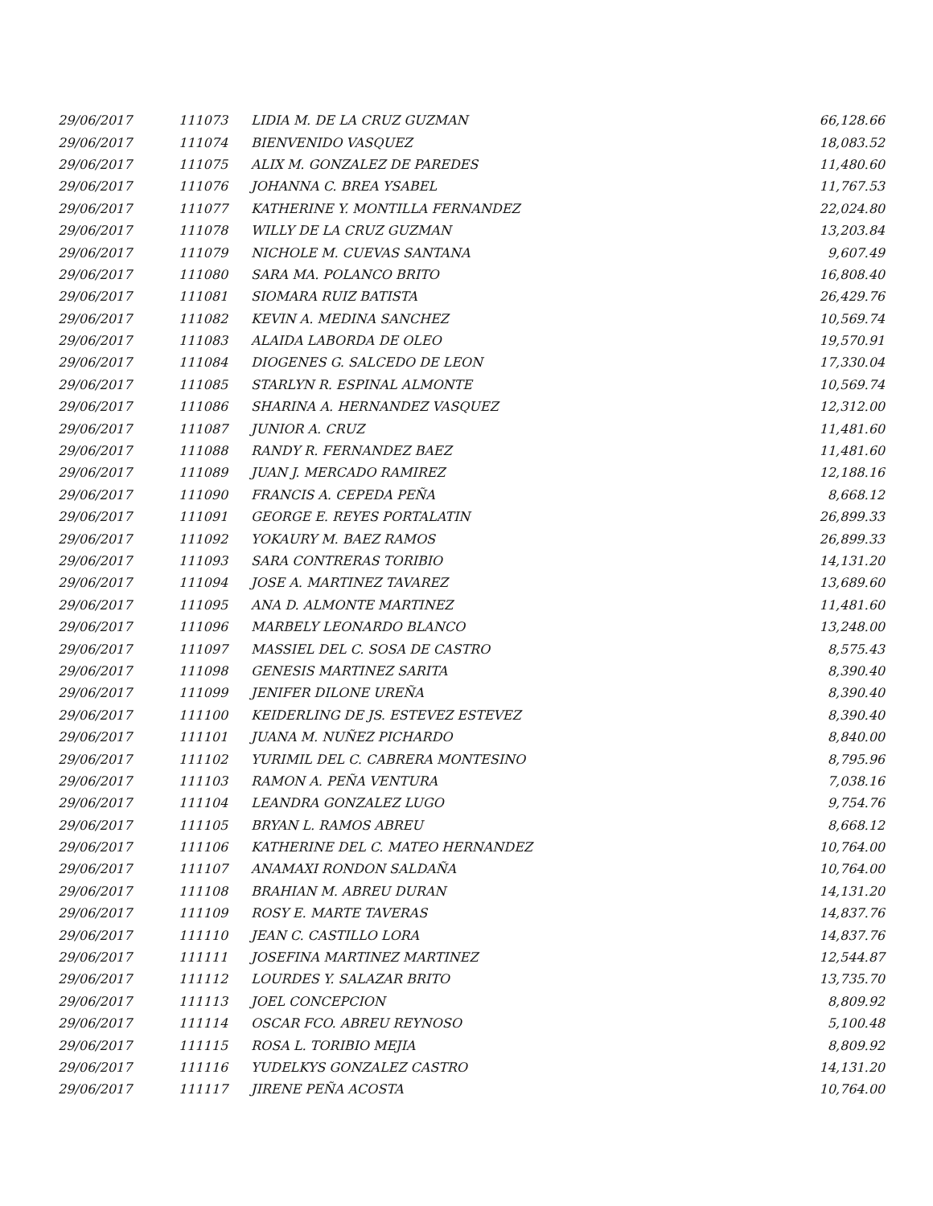| 29/06/2017 | 111073 | LIDIA M. DE LA CRUZ GUZMAN | 66,128.66 |
| 29/06/2017 | 111074 | BIENVENIDO VASQUEZ | 18,083.52 |
| 29/06/2017 | 111075 | ALIX M. GONZALEZ DE PAREDES | 11,480.60 |
| 29/06/2017 | 111076 | JOHANNA C. BREA YSABEL | 11,767.53 |
| 29/06/2017 | 111077 | KATHERINE Y. MONTILLA FERNANDEZ | 22,024.80 |
| 29/06/2017 | 111078 | WILLY DE LA CRUZ GUZMAN | 13,203.84 |
| 29/06/2017 | 111079 | NICHOLE M. CUEVAS SANTANA | 9,607.49 |
| 29/06/2017 | 111080 | SARA MA. POLANCO BRITO | 16,808.40 |
| 29/06/2017 | 111081 | SIOMARA RUIZ BATISTA | 26,429.76 |
| 29/06/2017 | 111082 | KEVIN A. MEDINA SANCHEZ | 10,569.74 |
| 29/06/2017 | 111083 | ALAIDA LABORDA DE OLEO | 19,570.91 |
| 29/06/2017 | 111084 | DIOGENES G. SALCEDO DE LEON | 17,330.04 |
| 29/06/2017 | 111085 | STARLYN R. ESPINAL ALMONTE | 10,569.74 |
| 29/06/2017 | 111086 | SHARINA A. HERNANDEZ VASQUEZ | 12,312.00 |
| 29/06/2017 | 111087 | JUNIOR A. CRUZ | 11,481.60 |
| 29/06/2017 | 111088 | RANDY R. FERNANDEZ BAEZ | 11,481.60 |
| 29/06/2017 | 111089 | JUAN J. MERCADO RAMIREZ | 12,188.16 |
| 29/06/2017 | 111090 | FRANCIS A. CEPEDA PEÑA | 8,668.12 |
| 29/06/2017 | 111091 | GEORGE E. REYES PORTALATIN | 26,899.33 |
| 29/06/2017 | 111092 | YOKAURY M. BAEZ RAMOS | 26,899.33 |
| 29/06/2017 | 111093 | SARA CONTRERAS TORIBIO | 14,131.20 |
| 29/06/2017 | 111094 | JOSE A. MARTINEZ TAVAREZ | 13,689.60 |
| 29/06/2017 | 111095 | ANA D. ALMONTE MARTINEZ | 11,481.60 |
| 29/06/2017 | 111096 | MARBELY LEONARDO BLANCO | 13,248.00 |
| 29/06/2017 | 111097 | MASSIEL DEL C. SOSA DE CASTRO | 8,575.43 |
| 29/06/2017 | 111098 | GENESIS MARTINEZ SARITA | 8,390.40 |
| 29/06/2017 | 111099 | JENIFER DILONE UREÑA | 8,390.40 |
| 29/06/2017 | 111100 | KEIDERLING DE JS. ESTEVEZ ESTEVEZ | 8,390.40 |
| 29/06/2017 | 111101 | JUANA M. NUÑEZ PICHARDO | 8,840.00 |
| 29/06/2017 | 111102 | YURIMIL DEL C. CABRERA MONTESINO | 8,795.96 |
| 29/06/2017 | 111103 | RAMON A. PEÑA VENTURA | 7,038.16 |
| 29/06/2017 | 111104 | LEANDRA GONZALEZ LUGO | 9,754.76 |
| 29/06/2017 | 111105 | BRYAN L. RAMOS ABREU | 8,668.12 |
| 29/06/2017 | 111106 | KATHERINE DEL C. MATEO HERNANDEZ | 10,764.00 |
| 29/06/2017 | 111107 | ANAMAXI RONDON SALDAÑA | 10,764.00 |
| 29/06/2017 | 111108 | BRAHIAN M. ABREU DURAN | 14,131.20 |
| 29/06/2017 | 111109 | ROSY E. MARTE TAVERAS | 14,837.76 |
| 29/06/2017 | 111110 | JEAN C. CASTILLO LORA | 14,837.76 |
| 29/06/2017 | 111111 | JOSEFINA MARTINEZ MARTINEZ | 12,544.87 |
| 29/06/2017 | 111112 | LOURDES Y. SALAZAR BRITO | 13,735.70 |
| 29/06/2017 | 111113 | JOEL CONCEPCION | 8,809.92 |
| 29/06/2017 | 111114 | OSCAR FCO. ABREU REYNOSO | 5,100.48 |
| 29/06/2017 | 111115 | ROSA L. TORIBIO MEJIA | 8,809.92 |
| 29/06/2017 | 111116 | YUDELKYS GONZALEZ CASTRO | 14,131.20 |
| 29/06/2017 | 111117 | JIRENE PEÑA ACOSTA | 10,764.00 |